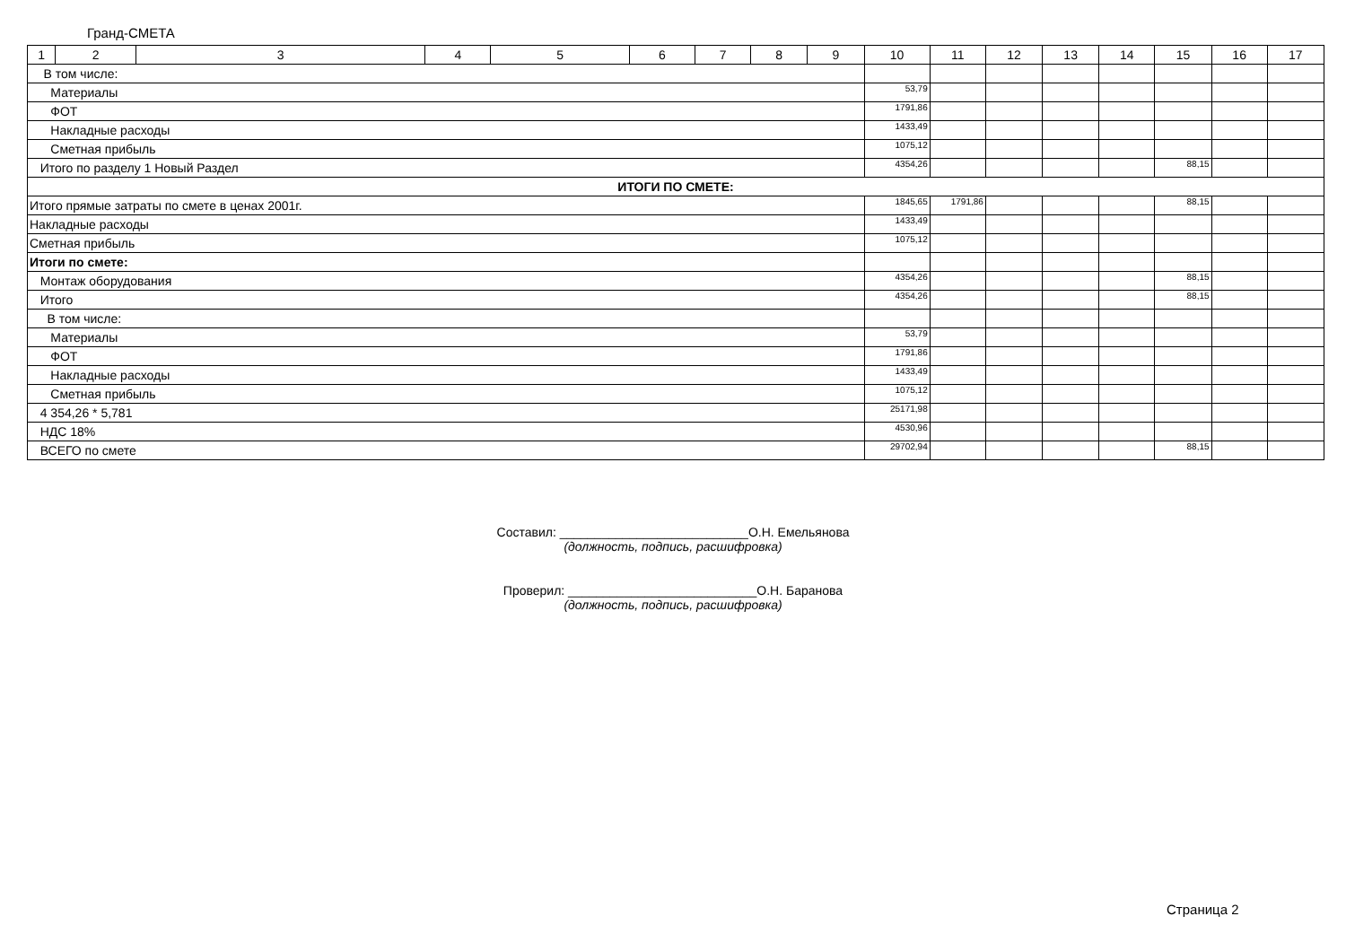Гранд-СМЕТА
| 1 | 2 | 3 | 4 | 5 | 6 | 7 | 8 | 9 | 10 | 11 | 12 | 13 | 14 | 15 | 16 | 17 |
| --- | --- | --- | --- | --- | --- | --- | --- | --- | --- | --- | --- | --- | --- | --- | --- | --- |
| В том числе: | | | | | | | | | | | | | | | | |
| Материалы | | | | | | | | | 53,79 | | | | | | | |
| ФОТ | | | | | | | | | 1791,86 | | | | | | | |
| Накладные расходы | | | | | | | | | 1433,49 | | | | | | | |
| Сметная прибыль | | | | | | | | | 1075,12 | | | | | | | |
| Итого по разделу 1 Новый Раздел | | | | | | | | | 4354,26 | | | | | 88,15 | | |
| ИТОГИ ПО СМЕТЕ: | | | | | | | | | | | | | | | | |
| Итого прямые затраты по смете в ценах 2001г. | | | | | | | | | 1845,65 | 1791,86 | | | | 88,15 | | |
| Накладные расходы | | | | | | | | | 1433,49 | | | | | | | |
| Сметная прибыль | | | | | | | | | 1075,12 | | | | | | | |
| Итоги по смете: | | | | | | | | | | | | | | | | |
| Монтаж оборудования | | | | | | | | | 4354,26 | | | | | 88,15 | | |
| Итого | | | | | | | | | 4354,26 | | | | | 88,15 | | |
| В том числе: | | | | | | | | | | | | | | | | |
| Материалы | | | | | | | | | 53,79 | | | | | | | |
| ФОТ | | | | | | | | | 1791,86 | | | | | | | |
| Накладные расходы | | | | | | | | | 1433,49 | | | | | | | |
| Сметная прибыль | | | | | | | | | 1075,12 | | | | | | | |
| 4 354,26 * 5,781 | | | | | | | | | 25171,98 | | | | | | | |
| НДС 18% | | | | | | | | | 4530,96 | | | | | | | |
| ВСЕГО по смете | | | | | | | | | 29702,94 | | | | | 88,15 | | |
Составил: ___________________________О.Н. Емельянова
(должность, подпись, расшифровка)
Проверил: ___________________________О.Н. Баранова
(должность, подпись, расшифровка)
Страница 2